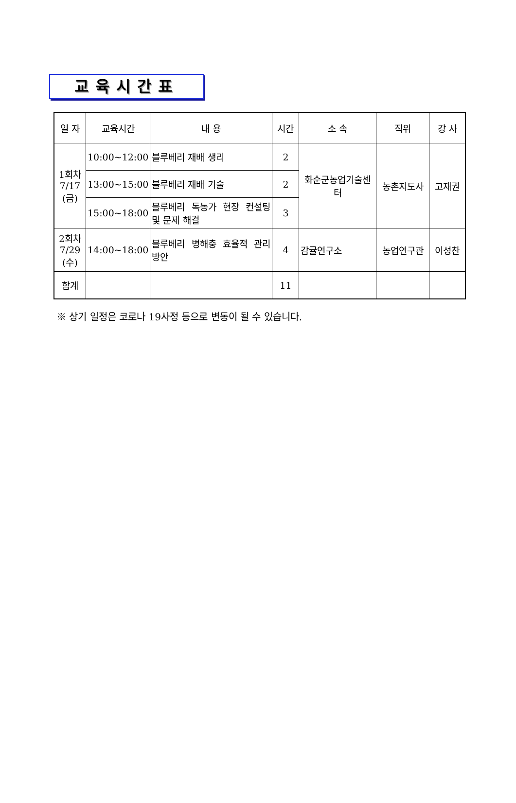교육시간표
| 일 자 | 교육시간 | 내 용 | 시간 | 소 속 | 직위 | 강 사 |
| --- | --- | --- | --- | --- | --- | --- |
| 1회차 7/17 (금) | 10:00~12:00 | 블루베리 재배 생리 | 2 | 화순군농업기술센터 | 농촌지도사 | 고재권 |
| | 13:00~15:00 | 블루베리 재배 기술 | 2 | | | |
| | 15:00~18:00 | 블루베리 독농가 현장 컨설팅 및 문제 해결 | 3 | | | |
| 2회차 7/29 (수) | 14:00~18:00 | 블루베리 병해충 효율적 관리 방안 | 4 | 감귤연구소 | 농업연구관 | 이성찬 |
| 합계 | | | 11 | | | |
※ 상기 일정은 코로나 19사정 등으로 변동이 될 수 있습니다.